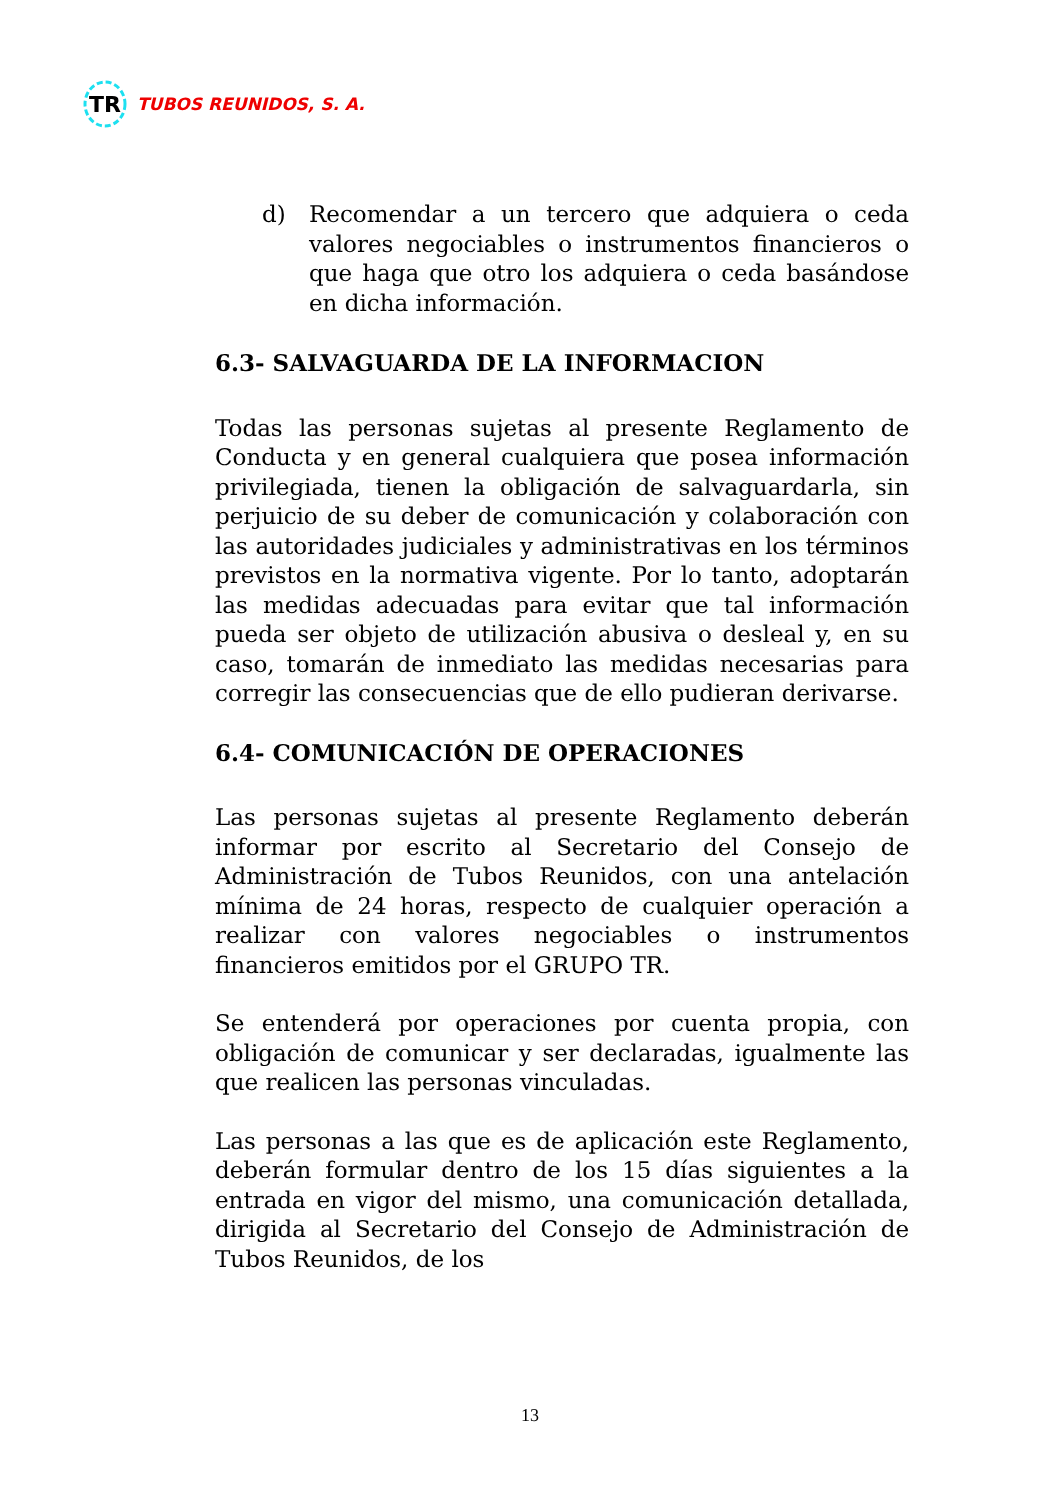TR
TUBOS REUNIDOS, S. A.
d) Recomendar a un tercero que adquiera o ceda valores negociables o instrumentos financieros o que haga que otro los adquiera o ceda basándose en dicha información.
6.3- SALVAGUARDA DE LA INFORMACION
Todas las personas sujetas al presente Reglamento de Conducta y en general cualquiera que posea información privilegiada, tienen la obligación de salvaguardarla, sin perjuicio de su deber de comunicación y colaboración con las autoridades judiciales y administrativas en los términos previstos en la normativa vigente. Por lo tanto, adoptarán las medidas adecuadas para evitar que tal información pueda ser objeto de utilización abusiva o desleal y, en su caso, tomarán de inmediato las medidas necesarias para corregir las consecuencias que de ello pudieran derivarse.
6.4- COMUNICACIÓN DE OPERACIONES
Las personas sujetas al presente Reglamento deberán informar por escrito al Secretario del Consejo de Administración de Tubos Reunidos, con una antelación mínima de 24 horas, respecto de cualquier operación a realizar con valores negociables o instrumentos financieros emitidos por el GRUPO TR.
Se entenderá por operaciones por cuenta propia, con obligación de comunicar y ser declaradas, igualmente las que realicen las personas vinculadas.
Las personas a las que es de aplicación este Reglamento, deberán formular dentro de los 15 días siguientes a la entrada en vigor del mismo, una comunicación detallada, dirigida al Secretario del Consejo de Administración de Tubos Reunidos, de los
13